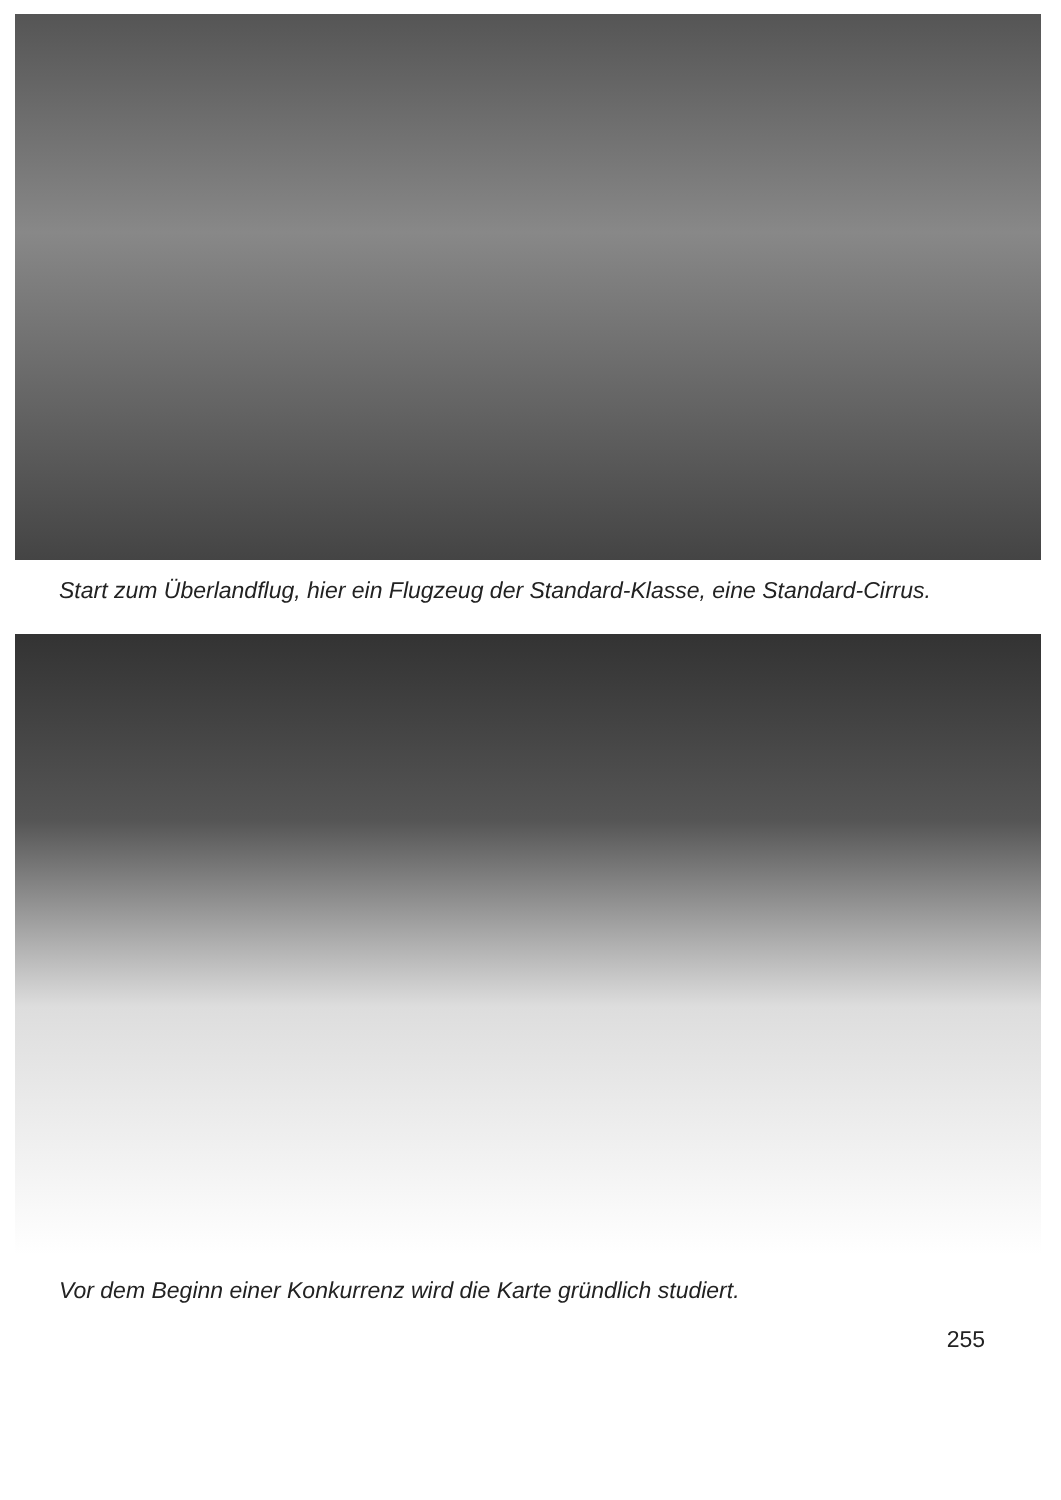Start zum Überlandflug, hier ein Flugzeug der Standard-Klasse, eine Standard-Cirrus.
Vor dem Beginn einer Konkurrenz wird die Karte gründlich studiert.
255